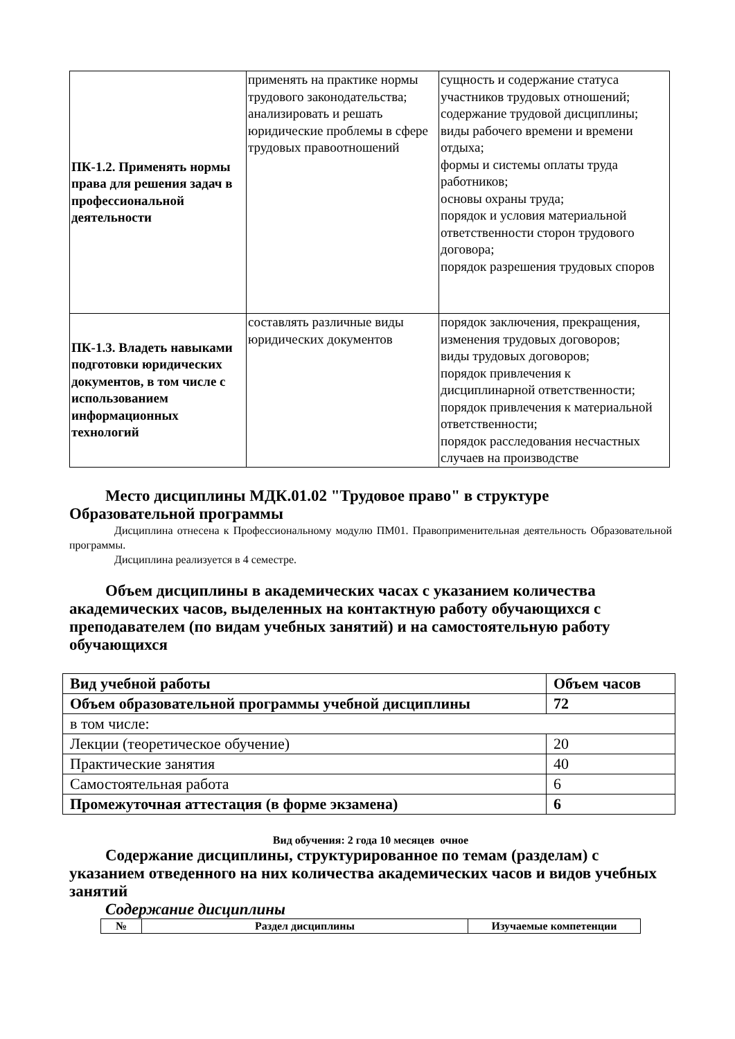| ПК-1.2. Применять нормы права для решения задач в профессиональной деятельности | применять на практике нормы трудового законодательства; анализировать и решать юридические проблемы в сфере трудовых правоотношений | сущность и содержание статуса участников трудовых отношений; содержание трудовой дисциплины; виды рабочего времени и времени отдыха; формы и системы оплаты труда работников; основы охраны труда; порядок и условия материальной ответственности сторон трудового договора; порядок разрешения трудовых споров |
| ПК-1.3. Владеть навыками подготовки юридических документов, в том числе с использованием информационных технологий | составлять различные виды юридических документов | порядок заключения, прекращения, изменения трудовых договоров; виды трудовых договоров; порядок привлечения к дисциплинарной ответственности; порядок привлечения к материальной ответственности; порядок расследования несчастных случаев на производстве |
Место дисциплины МДК.01.02 "Трудовое право" в структуре Образовательной программы
Дисциплина отнесена к Профессиональному модулю ПМ01. Правоприменительная деятельность Образовательной программы.
Дисциплина реализуется в 4 семестре.
Объем дисциплины в академических часах с указанием количества академических часов, выделенных на контактную работу обучающихся с преподавателем (по видам учебных занятий) и на самостоятельную работу обучающихся
| Вид учебной работы | Объем часов |
| Объем образовательной программы учебной дисциплины | 72 |
| в том числе: | |
| Лекции (теоретическое обучение) | 20 |
| Практические занятия | 40 |
| Самостоятельная работа | 6 |
| Промежуточная аттестация (в форме экзамена) | 6 |
Вид обучения: 2 года 10 месяцев очное
Содержание дисциплины, структурированное по темам (разделам) с указанием отведенного на них количества академических часов и видов учебных занятий
Содержание дисциплины
| № | Раздел дисциплины | Изучаемые компетенции |
| --- | --- | --- |